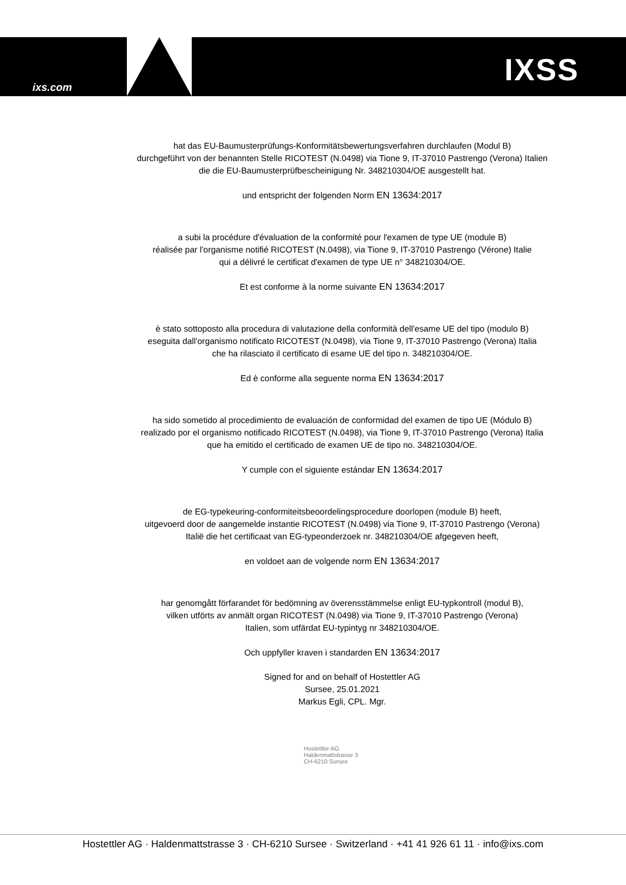ixs.com IXSS
hat das EU-Baumusterprüfungs-Konformitätsbewertungsverfahren durchlaufen (Modul B)
durchgeführt von der benannten Stelle RICOTEST (N.0498) via Tione 9, IT-37010 Pastrengo (Verona) Italien
die die EU-Baumusterprüfbescheinigung Nr. 348210304/OE ausgestellt hat.
und entspricht der folgenden Norm EN 13634:2017
a subi la procédure d'évaluation de la conformité pour l'examen de type UE (module B)
réalisée par l'organisme notifié RICOTEST (N.0498), via Tione 9, IT-37010 Pastrengo (Vérone) Italie
qui a délivré le certificat d'examen de type UE n° 348210304/OE.
Et est conforme à la norme suivante EN 13634:2017
è stato sottoposto alla procedura di valutazione della conformità dell'esame UE del tipo (modulo B)
eseguita dall'organismo notificato RICOTEST (N.0498), via Tione 9, IT-37010 Pastrengo (Verona) Italia
che ha rilasciato il certificato di esame UE del tipo n. 348210304/OE.
Ed è conforme alla seguente norma EN 13634:2017
ha sido sometido al procedimiento de evaluación de conformidad del examen de tipo UE (Módulo B)
realizado por el organismo notificado RICOTEST (N.0498), via Tione 9, IT-37010 Pastrengo (Verona) Italia
que ha emitido el certificado de examen UE de tipo no. 348210304/OE.
Y cumple con el siguiente estándar EN 13634:2017
de EG-typekeuring-conformiteitsbeoordelingsprocedure doorlopen (module B) heeft,
uitgevoerd door de aangemelde instantie RICOTEST (N.0498) via Tione 9, IT-37010 Pastrengo (Verona)
Italië die het certificaat van EG-typeonderzoek nr. 348210304/OE afgegeven heeft,
en voldoet aan de volgende norm EN 13634:2017
har genomgått förfarandet för bedömning av överensstämmelse enligt EU-typkontroll (modul B),
vilken utförts av anmält organ RICOTEST (N.0498) via Tione 9, IT-37010 Pastrengo (Verona)
Italien, som utfärdat EU-typintyg nr 348210304/OE.
Och uppfyller kraven i standarden EN 13634:2017
Signed for and on behalf of Hostettler AG
Sursee, 25.01.2021
Markus Egli, CPL. Mgr.
Hostettler AG
Haldenmattstrasse 3
CH-6210 Sursee
Hostettler AG · Haldenmattstrasse 3 · CH-6210 Sursee · Switzerland · +41 41 926 61 11 · info@ixs.com